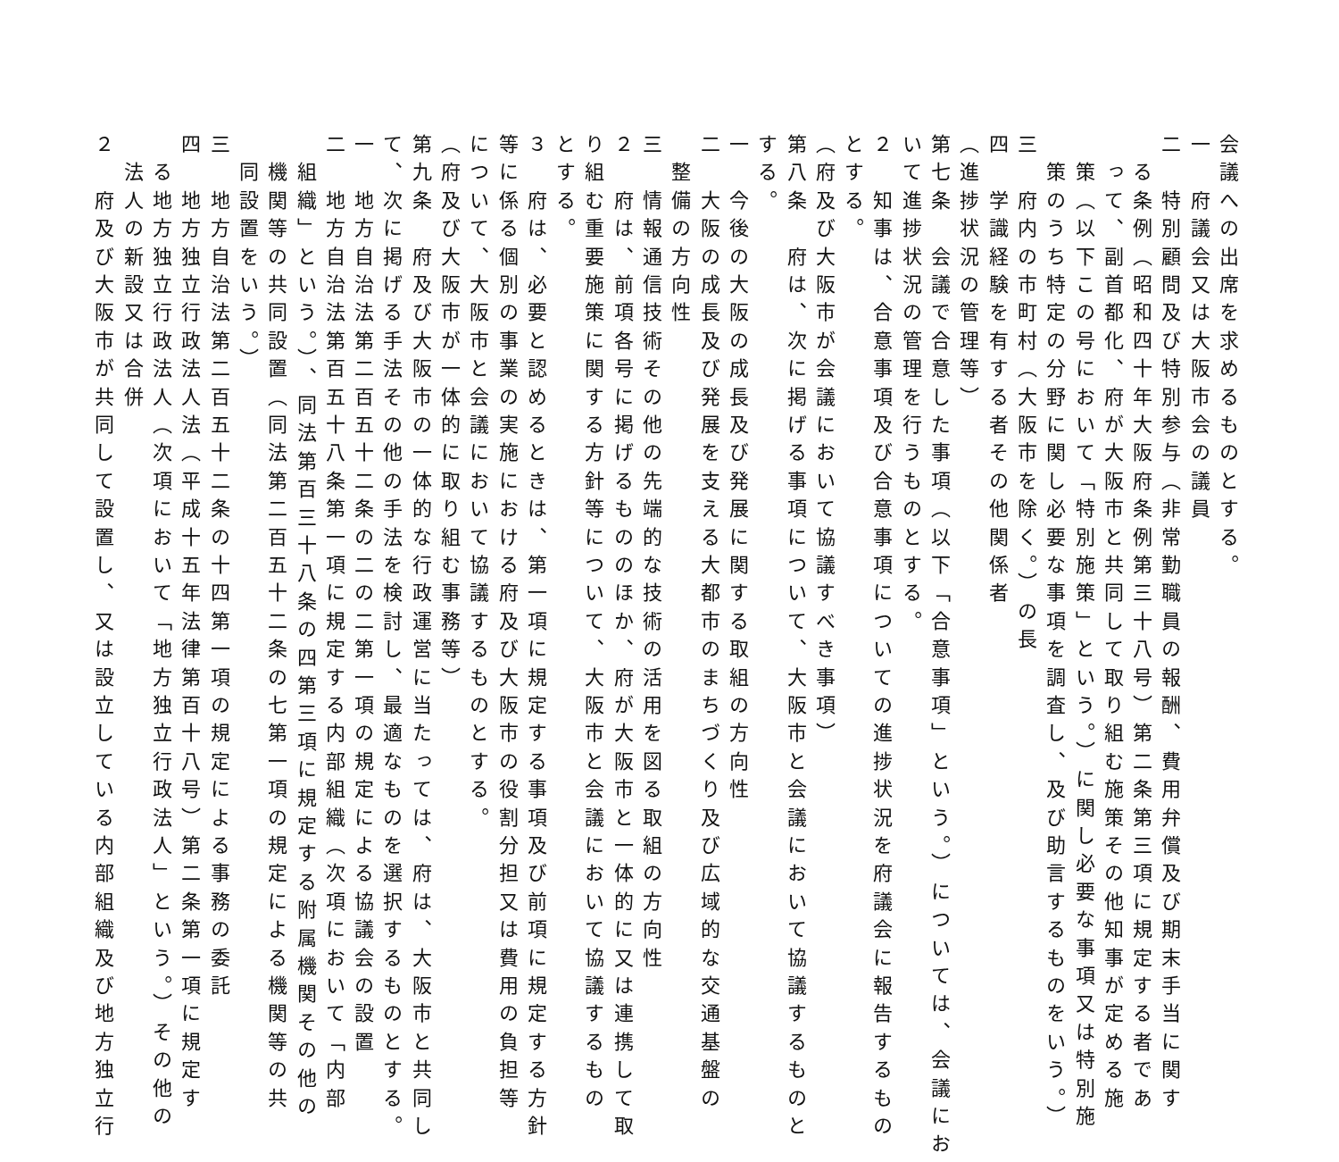会議への出席を求めるものとする。
一　府議会又は大阪市会の議員
二　特別顧問及び特別参与（非常勤職員の報酬、費用弁償及び期末手当に関す
　る条例（昭和四十年大阪府条例第三十八号）第二条第三項に規定する者であ
　って、副首都化、府が大阪市と共同して取り組む施策その他知事が定める施
　策（以下この号において「特別施策」という。）に関し必要な事項又は特別施
　策のうち特定の分野に関し必要な事項を調査し、及び助言するものをいう。）
三　府内の市町村（大阪市を除く。）の長
四　学識経験を有する者その他関係者
（進捗状況の管理等）
第七条　会議で合意した事項（以下「合意事項」という。）については、会議にお
いて進捗状況の管理を行うものとする。
２　知事は、合意事項及び合意事項についての進捗状況を府議会に報告するもの
とする。
（府及び大阪市が会議において協議すべき事項）
第八条　府は、次に掲げる事項について、大阪市と会議において協議するものと
する。
一　今後の大阪の成長及び発展に関する取組の方向性
二　大阪の成長及び発展を支える大都市のまちづくり及び広域的な交通基盤の
　整備の方向性
三　情報通信技術その他の先端的な技術の活用を図る取組の方向性
２　府は、前項各号に掲げるもののほか、府が大阪市と一体的に又は連携して取
り組む重要施策に関する方針等について、大阪市と会議において協議するもの
とする。
３　府は、必要と認めるときは、第一項に規定する事項及び前項に規定する方針
等に係る個別の事業の実施における府及び大阪市の役割分担又は費用の負担等
について、大阪市と会議において協議するものとする。
（府及び大阪市が一体的に取り組む事務等）
第九条　府及び大阪市の一体的な行政運営に当たっては、府は、大阪市と共同し
て、次に掲げる手法その他の手法を検討し、最適なものを選択するものとする。
一　地方自治法第二百五十二条の二の二第一項の規定による協議会の設置
二　地方自治法第百五十八条第一項に規定する内部組織（次項において「内部
　組織」という。）、同法第百三十八条の四第三項に規定する附属機関その他の
　機関等の共同設置（同法第二百五十二条の七第一項の規定による機関等の共
　同設置をいう。）
三　地方自治法第二百五十二条の十四第一項の規定による事務の委託
四　地方独立行政法人法（平成十五年法律第百十八号）第二条第一項に規定す
　る地方独立行政法人（次項において「地方独立行政法人」という。）その他の
　法人の新設又は合併
２　府及び大阪市が共同して設置し、又は設立している内部組織及び地方独立行